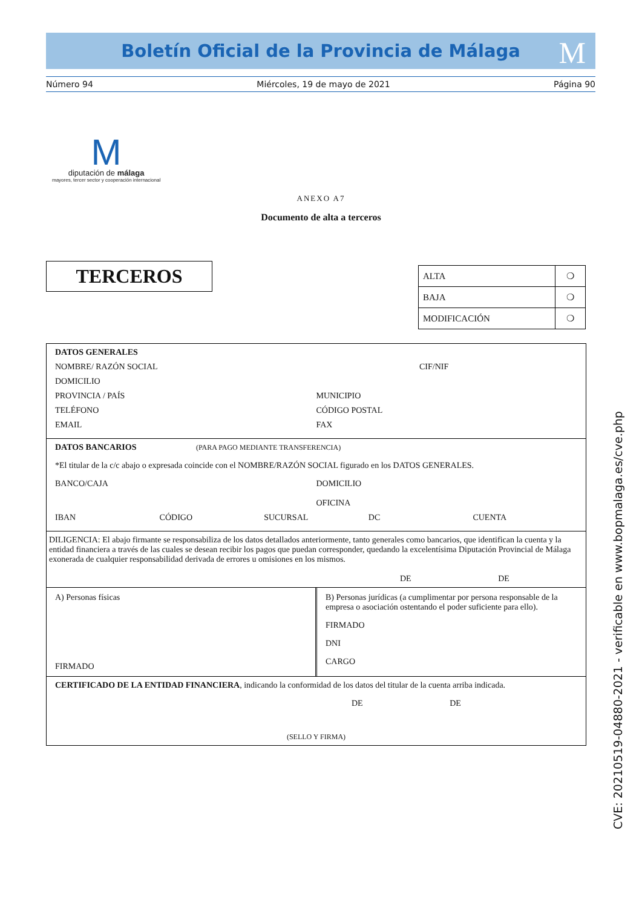Boletín Oficial de la Provincia de Málaga
M
Número 94 Miércoles, 19 de mayo de 2021 Página 90
M
diputación de málaga
mayores, tercer sector y cooperación internacional
ANEXO A7
Documento de alta a terceros
TERCEROS
| ALTA | ❍ |
| BAJA | ❍ |
| MODIFICACIÓN | ❍ |
DATOS GENERALES
NOMBRE/ RAZÓN SOCIAL CIF/NIF
DOMICILIO
PROVINCIA / PAÍS MUNICIPIO
TELÉFONO CÓDIGO POSTAL
EMAIL FAX
DATOS BANCARIOS (PARA PAGO MEDIANTE TRANSFERENCIA)
*El titular de la c/c abajo o expresada coincide con el NOMBRE/RAZÓN SOCIAL figurado en los DATOS GENERALES.
BANCO/CAJA DOMICILIO
OFICINA
IBAN CÓDIGO SUCURSAL DC CUENTA
DILIGENCIA: El abajo firmante se responsabiliza de los datos detallados anteriormente, tanto generales como bancarios, que identifican la cuenta y la entidad financiera a través de las cuales se desean recibir los pagos que puedan corresponder, quedando la excelentísima Diputación Provincial de Málaga exonerada de cualquier responsabilidad derivada de errores u omisiones en los mismos.
DE DE
A) Personas físicas
FIRMADO
B) Personas jurídicas (a cumplimentar por persona responsable de la empresa o asociación ostentando el poder suficiente para ello).
FIRMADO
DNI
CARGO
CERTIFICADO DE LA ENTIDAD FINANCIERA, indicando la conformidad de los datos del titular de la cuenta arriba indicada.
DE DE
(SELLO Y FIRMA)
CVE: 20210519-04880-2021 - verificable en www.bopmalaga.es/cve.php